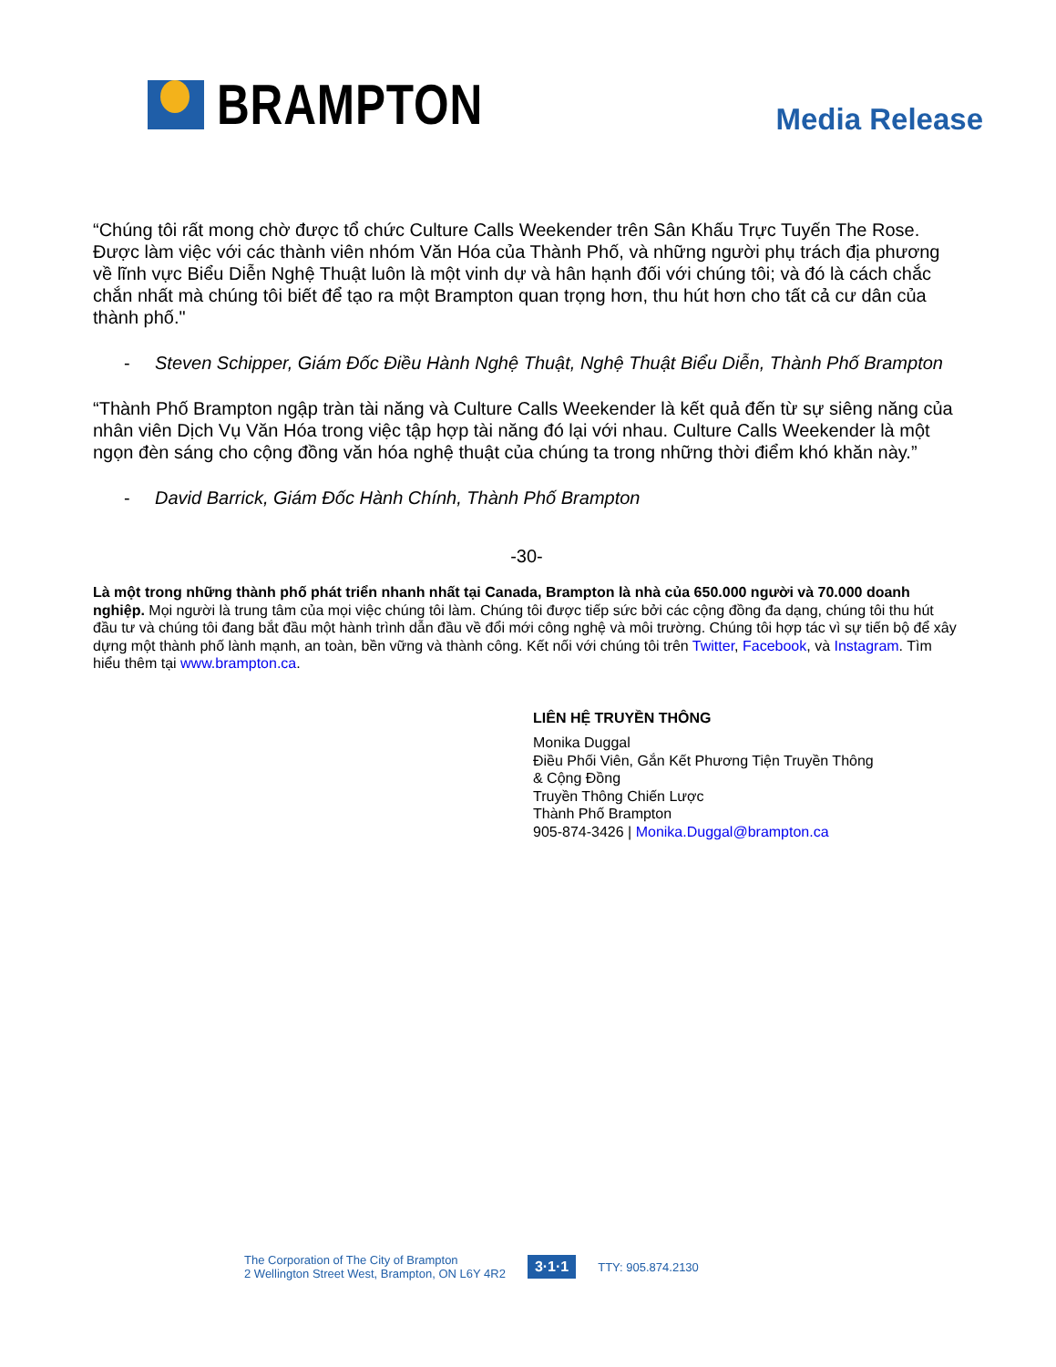BRAMPTON
Media Release
“Chúng tôi rất mong chờ được tổ chức Culture Calls Weekender trên Sân Khấu Trực Tuyến The Rose. Được làm việc với các thành viên nhóm Văn Hóa của Thành Phố, và những người phụ trách địa phương về lĩnh vực Biểu Diễn Nghệ Thuật luôn là một vinh dự và hân hạnh đối với chúng tôi; và đó là cách chắc chắn nhất mà chúng tôi biết để tạo ra một Brampton quan trọng hơn, thu hút hơn cho tất cả cư dân của thành phố."
- Steven Schipper, Giám Đốc Điều Hành Nghệ Thuật, Nghệ Thuật Biểu Diễn, Thành Phố Brampton
“Thành Phố Brampton ngập tràn tài năng và Culture Calls Weekender là kết quả đến từ sự siêng năng của nhân viên Dịch Vụ Văn Hóa trong việc tập hợp tài năng đó lại với nhau. Culture Calls Weekender là một ngọn đèn sáng cho cộng đồng văn hóa nghệ thuật của chúng ta trong những thời điểm khó khăn này.”
- David Barrick, Giám Đốc Hành Chính, Thành Phố Brampton
-30-
Là một trong những thành phố phát triển nhanh nhất tại Canada, Brampton là nhà của 650.000 người và 70.000 doanh nghiệp. Mọi người là trung tâm của mọi việc chúng tôi làm. Chúng tôi được tiếp sức bởi các cộng đồng đa dạng, chúng tôi thu hút đầu tư và chúng tôi đang bắt đầu một hành trình dẫn đầu về đổi mới công nghệ và môi trường. Chúng tôi hợp tác vì sự tiến bộ để xây dựng một thành phố lành mạnh, an toàn, bền vững và thành công. Kết nối với chúng tôi trên Twitter, Facebook, và Instagram. Tìm hiểu thêm tại www.brampton.ca.
LIÊN HỆ TRUYỀN THÔNG
Monika Duggal
Điều Phối Viên, Gắn Kết Phương Tiện Truyền Thông
& Cộng Đồng
Truyền Thông Chiến Lược
Thành Phố Brampton
905-874-3426 | Monika.Duggal@brampton.ca
The Corporation of The City of Brampton
2 Wellington Street West, Brampton, ON L6Y 4R2
3·1·1 TTY: 905.874.2130